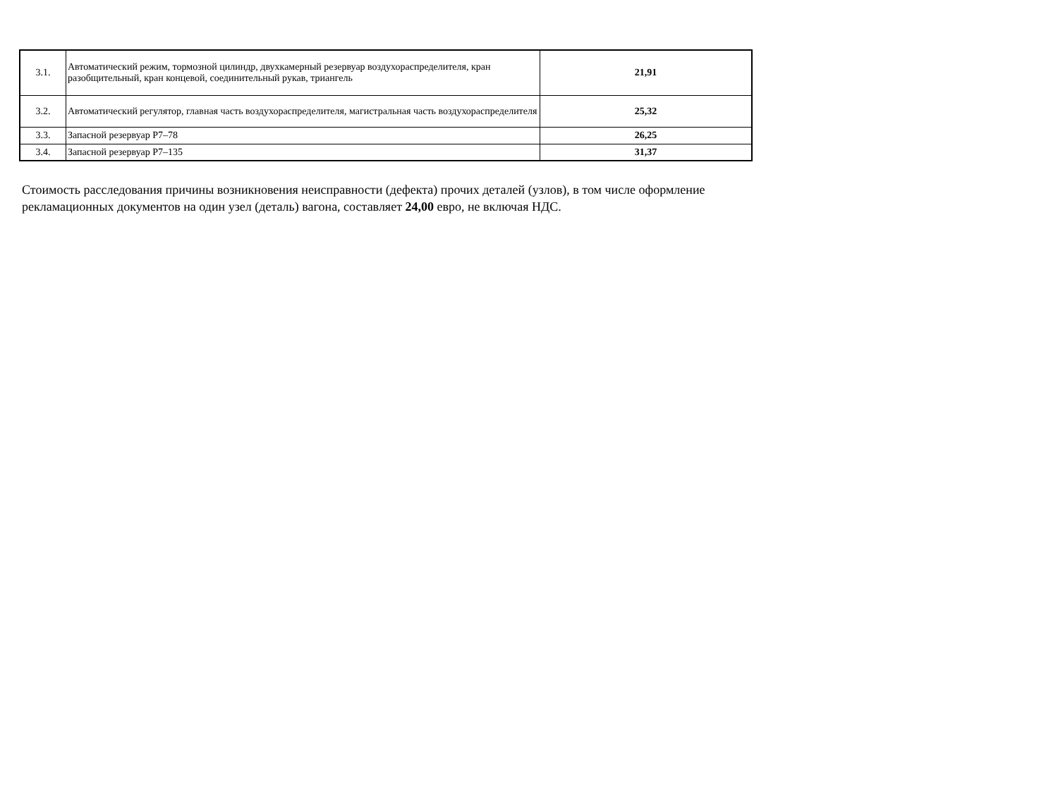| 3.1. | Автоматический режим, тормозной цилиндр, двухкамерный резервуар воздухораспределителя, кран разобщительный, кран концевой, соединительный рукав, триангель | 21,91 |
| 3.2. | Автоматический регулятор, главная часть воздухораспределителя, магистральная часть воздухораспределителя | 25,32 |
| 3.3. | Запасной резервуар Р7–78 | 26,25 |
| 3.4. | Запасной резервуар Р7–135 | 31,37 |
Стоимость расследования причины возникновения неисправности (дефекта) прочих деталей (узлов), в том числе оформление рекламационных документов на один узел (деталь) вагона, составляет 24,00 евро, не включая НДС.